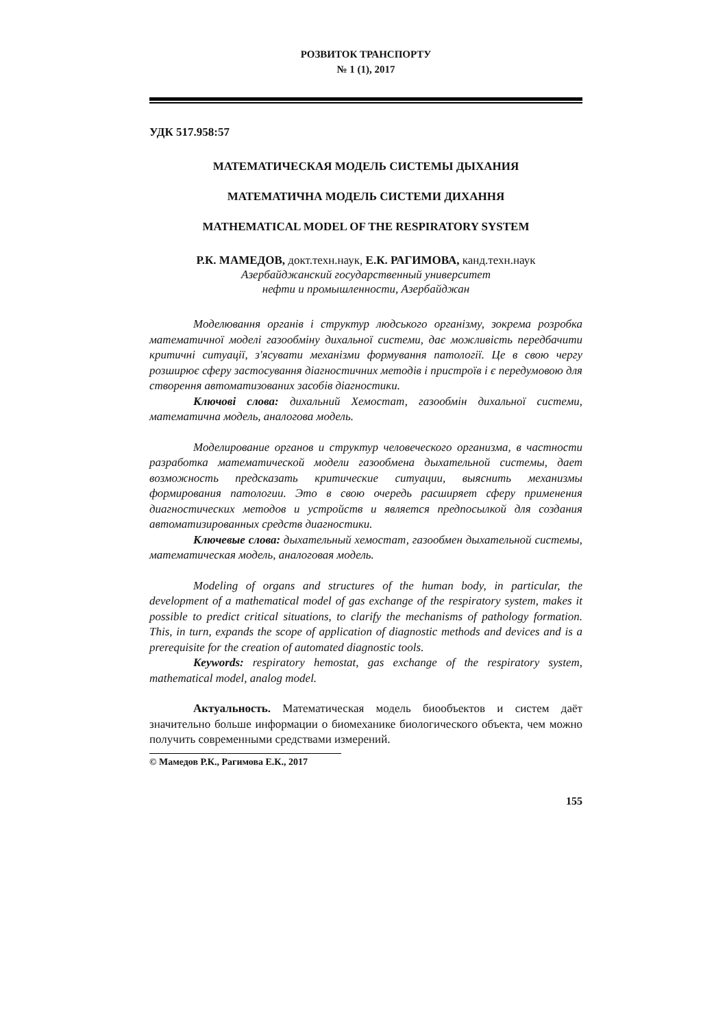РОЗВИТОК ТРАНСПОРТУ
№ 1 (1), 2017
УДК 517.958:57
МАТЕМАТИЧЕСКАЯ МОДЕЛЬ СИСТЕМЫ ДЫХАНИЯ
МАТЕМАТИЧНА МОДЕЛЬ СИСТЕМИ ДИХАННЯ
MATHEMATICAL MODEL OF THE RESPIRATORY SYSTEM
Р.К. МАМЕДОВ, докт.техн.наук, Е.К. РАГИМОВА, канд.техн.наук
Азербайджанский государственный университет
нефти и промышленности, Азербайджан
Моделювання органів і структур людського організму, зокрема розробка математичної моделі газообміну дихальної системи, дає можливість передбачити критичні ситуації, з'ясувати механізми формування патології. Це в свою чергу розширює сферу застосування діагностичних методів і пристроїв і є передумовою для створення автоматизованих засобів діагностики.
Ключові слова: дихальний Хемостат, газообмін дихальної системи, математична модель, аналогова модель.
Моделирование органов и структур человеческого организма, в частности разработка математической модели газообмена дыхательной системы, дает возможность предсказать критические ситуации, выяснить механизмы формирования патологии. Это в свою очередь расширяет сферу применения диагностических методов и устройств и является предпосылкой для создания автоматизированных средств диагностики.
Ключевые слова: дыхательный хемостат, газообмен дыхательной системы, математическая модель, аналоговая модель.
Modeling of organs and structures of the human body, in particular, the development of a mathematical model of gas exchange of the respiratory system, makes it possible to predict critical situations, to clarify the mechanisms of pathology formation. This, in turn, expands the scope of application of diagnostic methods and devices and is a prerequisite for the creation of automated diagnostic tools.
Keywords: respiratory hemostat, gas exchange of the respiratory system, mathematical model, analog model.
Актуальность. Математическая модель биообъектов и систем даёт значительно больше информации о биомеханике биологического объекта, чем можно получить современными средствами измерений.
© Мамедов Р.К., Рагимова Е.К., 2017
155